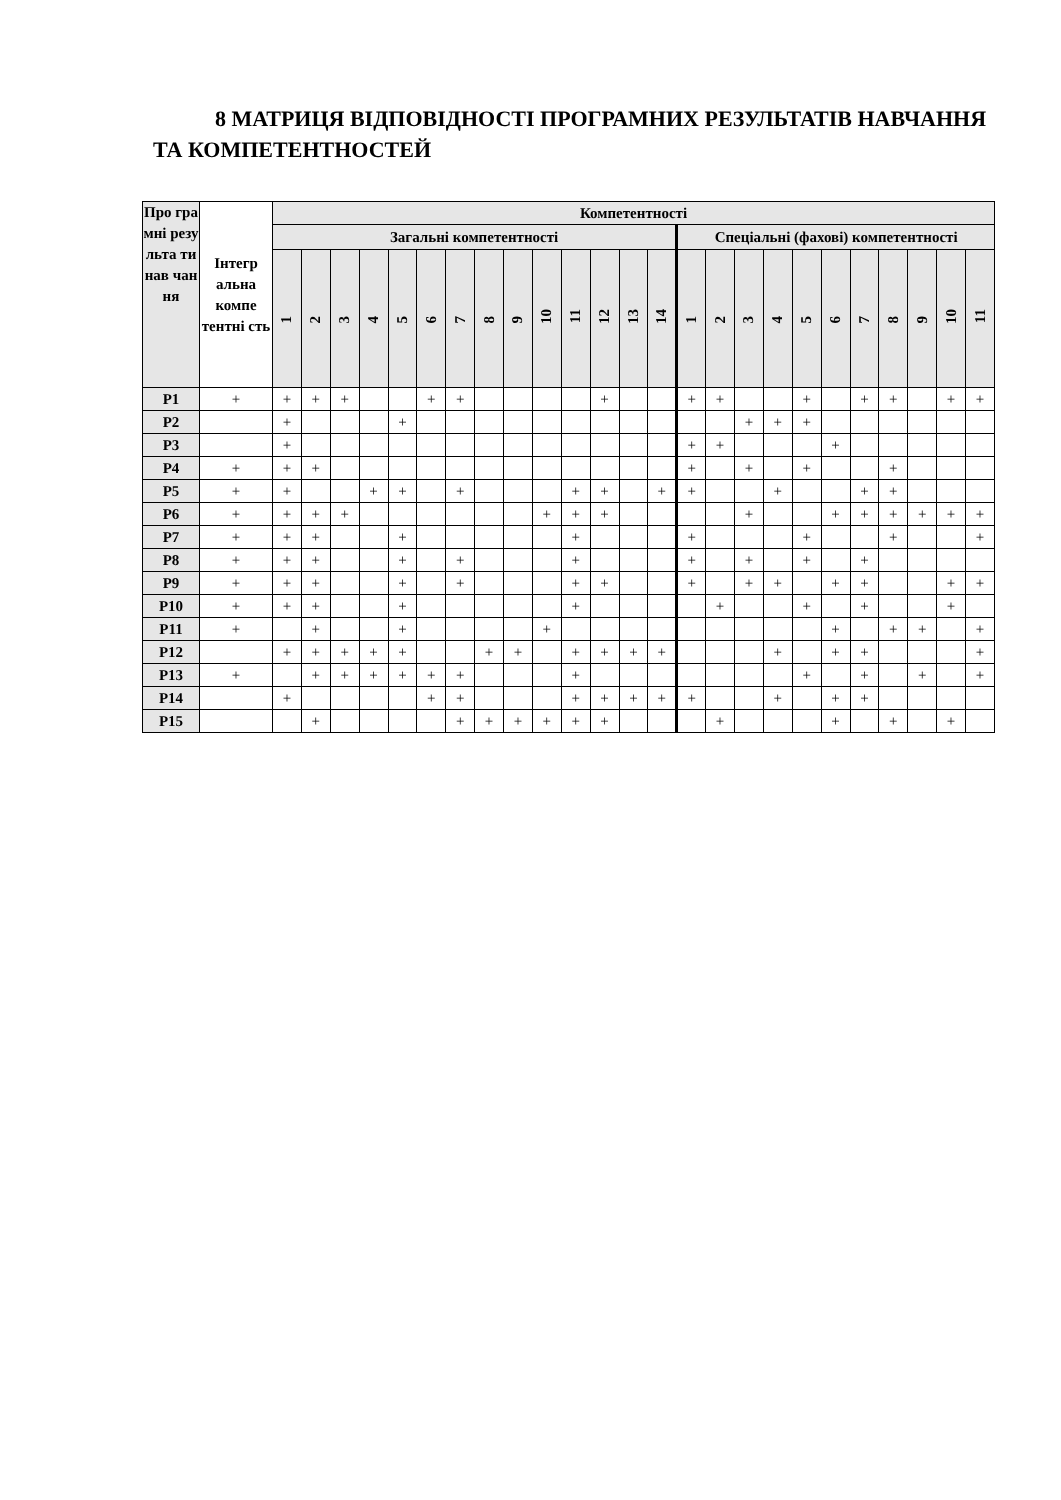8 МАТРИЦЯ ВІДПОВІДНОСТІ ПРОГРАМНИХ РЕЗУЛЬТАТІВ НАВЧАННЯ ТА КОМПЕТЕНТНОСТЕЙ
| Про гра мні резу льта ти нав чан ня | Інтегр альна компе тентні сть | Компетентності | | | | | | | | | | | | | | | | | | | | | | | | |
| --- | --- | --- | --- | --- | --- | --- | --- | --- | --- | --- | --- | --- | --- | --- | --- | --- | --- | --- | --- | --- | --- | --- | --- | --- | --- | --- |
| | | Загальні компетентності | | | | | | | | | | | | | | Спеціальні (фахові) компетентності | | | | | | | | | | |
| | | 1 | 2 | 3 | 4 | 5 | 6 | 7 | 8 | 9 | 10 | 11 | 12 | 13 | 14 | 1 | 2 | 3 | 4 | 5 | 6 | 7 | 8 | 9 | 10 | 11 |
| Р1 | + | + | + | + | | | + | + | | | | | + | | | + | + | | | + | | + | + | | + | + |
| Р2 | | + | | | | + | | | | | | | | | | | | + | + | + | | | | | | |
| Р3 | | + | | | | | | | | | | | | | | + | + | | | | + | | | | | |
| Р4 | + | + | + | | | | | | | | | | | | | + | | + | | + | | | + | | | |
| Р5 | + | + | | | + | + | | + | | | | + | + | | + | + | | | + | | | + | + | | | |
| Р6 | + | + | + | + | | | | | | | + | + | + | | | | | + | | | + | + | + | + | + | + |
| Р7 | + | + | + | | | + | | | | | | + | | | | + | | | | + | | | + | | | + |
| Р8 | + | + | + | | | + | | + | | | | + | | | | + | | + | | + | | + | | | | |
| Р9 | + | + | + | | | + | | + | | | | + | + | | | + | | + | + | | + | + | | | + | + |
| Р10 | + | + | + | | | + | | | | | | + | | | | | + | | | + | | + | | | + | |
| Р11 | + | | + | | | + | | | | | + | | | | | | | | | | + | | + | + | | + |
| Р12 | | + | + | + | + | + | | | + | + | | + | + | + | + | | | | + | | + | + | | | | + |
| Р13 | + | | + | + | + | + | + | + | | | | + | | | | | | | | + | | + | | + | | + |
| Р14 | | + | | | | | + | + | | | | + | + | + | + | + | | | + | | + | + | | | | |
| Р15 | | | + | | | | | + | + | + | + | + | + | | | | + | | | | + | | + | | + | |